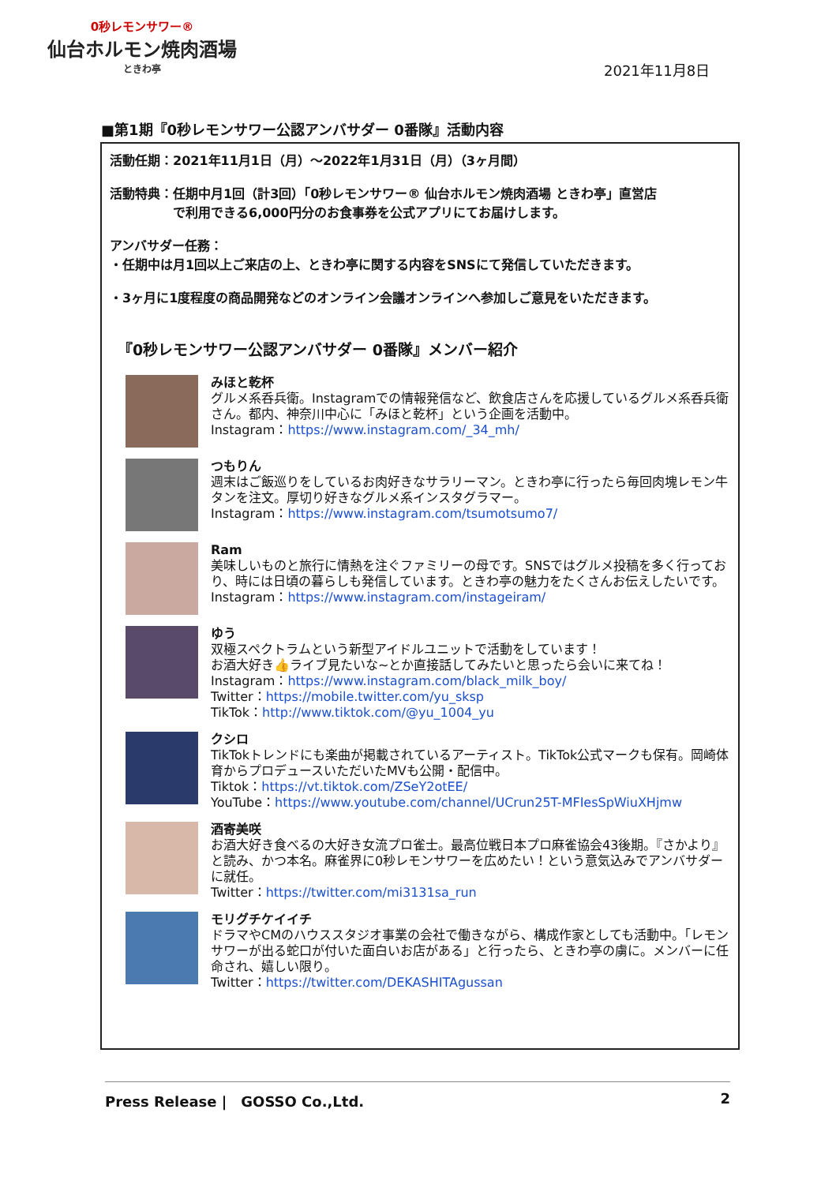0秒レモンサワー®
仙台ホルモン焼肉酒場
ときわ亭
2021年11月8日
■第1期『0秒レモンサワー公認アンバサダー 0番隊』活動内容
活動任期：2021年11月1日（月）～2022年1月31日（月）（3ヶ月間）
活動特典：任期中月1回（計3回）「0秒レモンサワー® 仙台ホルモン焼肉酒場 ときわ亭」直営店
　　　　　で利用できる6,000円分のお食事券を公式アプリにてお届けします。
アンバサダー任務：
・任期中は月1回以上ご来店の上、ときわ亭に関する内容をSNSにて発信していただきます。
・3ヶ月に1度程度の商品開発などのオンライン会議オンラインへ参加しご意見をいただきます。
『0秒レモンサワー公認アンバサダー 0番隊』メンバー紹介
みほと乾杯
グルメ系呑兵衛。Instagramでの情報発信など、飲食店さんを応援しているグルメ系呑兵衛さん。都内、神奈川中心に「みほと乾杯」という企画を活動中。
Instagram：https://www.instagram.com/_34_mh/
つもりん
週末はご飯巡りをしているお肉好きなサラリーマン。ときわ亭に行ったら毎回肉塊レモン牛タンを注文。厚切り好きなグルメ系インスタグラマー。
Instagram：https://www.instagram.com/tsumotsumo7/
Ram
美味しいものと旅行に情熱を注ぐファミリーの母です。SNSではグルメ投稿を多く行っており、時には日頃の暮らしも発信しています。ときわ亭の魅力をたくさんお伝えしたいです。
Instagram：https://www.instagram.com/instageiram/
ゆう
双極スペクトラムという新型アイドルユニットで活動をしています！
お酒大好き👍ライブ見たいな~とか直接話してみたいと思ったら会いに来てね！
Instagram：https://www.instagram.com/black_milk_boy/
Twitter：https://mobile.twitter.com/yu_sksp
TikTok：http://www.tiktok.com/@yu_1004_yu
クシロ
TikTokトレンドにも楽曲が掲載されているアーティスト。TikTok公式マークも保有。岡崎体育からプロデュースいただいたMVも公開・配信中。
Tiktok：https://vt.tiktok.com/ZSeY2otEE/
YouTube：https://www.youtube.com/channel/UCrun25T-MFIesSpWiuXHjmw
酒寄美咲
お酒大好き食べるの大好き女流プロ雀士。最高位戦日本プロ麻雀協会43後期。『さかより』と読み、かつ本名。麻雀界に0秒レモンサワーを広めたい！という意気込みでアンバサダーに就任。
Twitter：https://twitter.com/mi3131sa_run
モリグチケイイチ
ドラマやCMのハウススタジオ事業の会社で働きながら、構成作家としても活動中。「レモンサワーが出る蛇口が付いた面白いお店がある」と行ったら、ときわ亭の虜に。メンバーに任命され、嬉しい限り。
Twitter：https://twitter.com/DEKASHITAgussan
Press Release |　GOSSO Co.,Ltd. 2